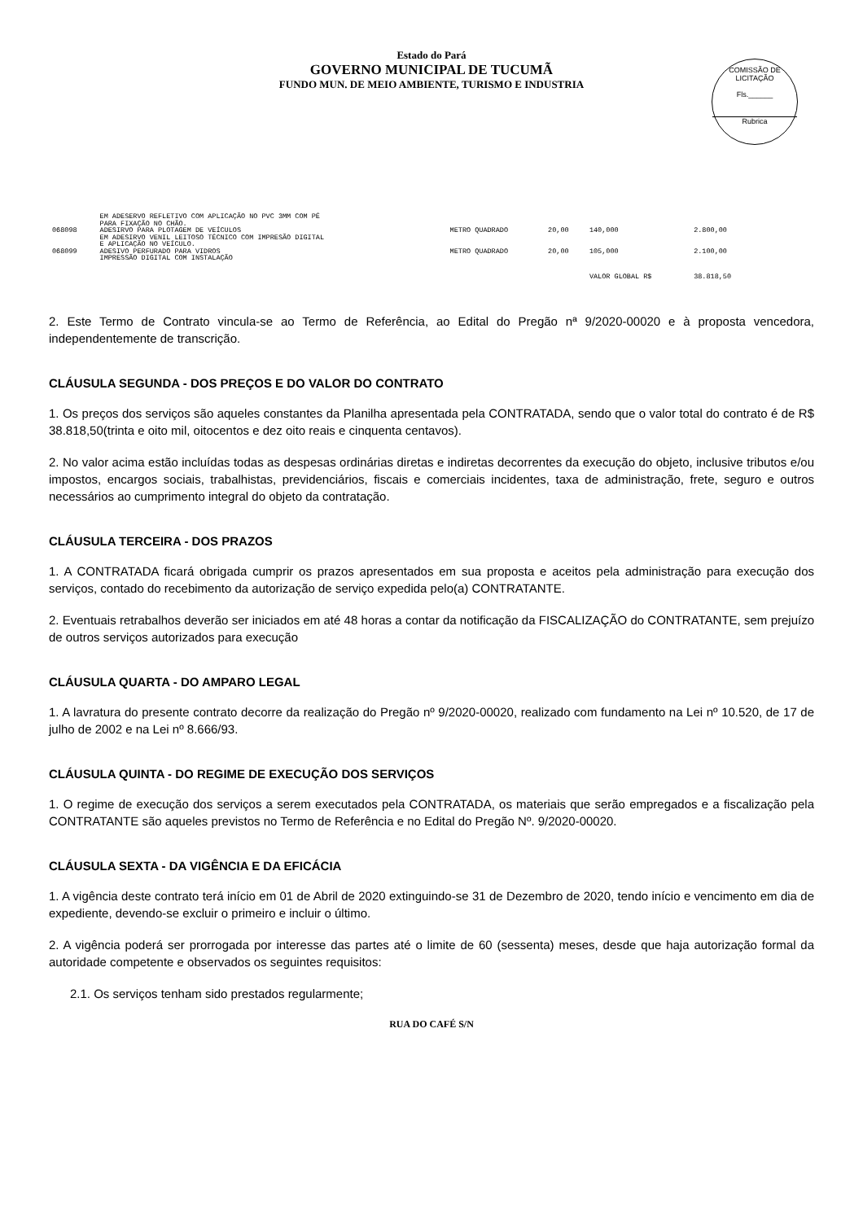Estado do Pará
GOVERNO MUNICIPAL DE TUCUMÃ
FUNDO MUN. DE MEIO AMBIENTE, TURISMO E INDUSTRIA
COMISSÃO DE LICITAÇÃO
Fls.______
Rubrica
| | EM ADESERVO REFLETIVO COM APLICAÇÃO NO PVC 3MM COM PÉ PARA FIXAÇÃO NO CHÃO. | | | | |
| 068098 | ADESIRVO PARA PLOTAGEM DE VEÍCULOS EM ADESIRVO VENIL LEITOSO TÉCNICO COM IMPRESÃO DIGITAL E APLICAÇÃO NO VEÍCULO. | METRO QUADRADO | 20,00 | 140,000 | 2.800,00 |
| 068099 | ADESIVO PERFURADO PARA VIDROS IMPRESSÃO DIGITAL COM INSTALAÇÃO | METRO QUADRADO | 20,00 | 105,000 | 2.100,00 |
| | | | | VALOR GLOBAL R$ | 38.818,50 |
2. Este Termo de Contrato vincula-se ao Termo de Referência, ao Edital do Pregão nª 9/2020-00020 e à proposta vencedora, independentemente de transcrição.
CLÁUSULA SEGUNDA - DOS PREÇOS E DO VALOR DO CONTRATO
1. Os preços dos serviços são aqueles constantes da Planilha apresentada pela CONTRATADA, sendo que o valor total do contrato é de R$ 38.818,50(trinta e oito mil, oitocentos e dez oito reais e cinquenta centavos).
2. No valor acima estão incluídas todas as despesas ordinárias diretas e indiretas decorrentes da execução do objeto, inclusive tributos e/ou impostos, encargos sociais, trabalhistas, previdenciários, fiscais e comerciais incidentes, taxa de administração, frete, seguro e outros necessários ao cumprimento integral do objeto da contratação.
CLÁUSULA TERCEIRA - DOS PRAZOS
1. A CONTRATADA ficará obrigada cumprir os prazos apresentados em sua proposta e aceitos pela administração para execução dos serviços, contado do recebimento da autorização de serviço expedida pelo(a) CONTRATANTE.
2. Eventuais retrabalhos deverão ser iniciados em até 48 horas a contar da notificação da FISCALIZAÇÃO do CONTRATANTE, sem prejuízo de outros serviços autorizados para execução
CLÁUSULA QUARTA - DO AMPARO LEGAL
1. A lavratura do presente contrato decorre da realização do Pregão nº 9/2020-00020, realizado com fundamento na Lei nº 10.520, de 17 de julho de 2002 e na Lei nº 8.666/93.
CLÁUSULA QUINTA - DO REGIME DE EXECUÇÃO DOS SERVIÇOS
1. O regime de execução dos serviços a serem executados pela CONTRATADA, os materiais que serão empregados e a fiscalização pela CONTRATANTE são aqueles previstos no Termo de Referência e no Edital do Pregão Nº. 9/2020-00020.
CLÁUSULA SEXTA - DA VIGÊNCIA E DA EFICÁCIA
1. A vigência deste contrato terá início em 01 de Abril de 2020 extinguindo-se 31 de Dezembro de 2020, tendo início e vencimento em dia de expediente, devendo-se excluir o primeiro e incluir o último.
2. A vigência poderá ser prorrogada por interesse das partes até o limite de 60 (sessenta) meses, desde que haja autorização formal da autoridade competente e observados os seguintes requisitos:
2.1. Os serviços tenham sido prestados regularmente;
RUA DO CAFÉ S/N